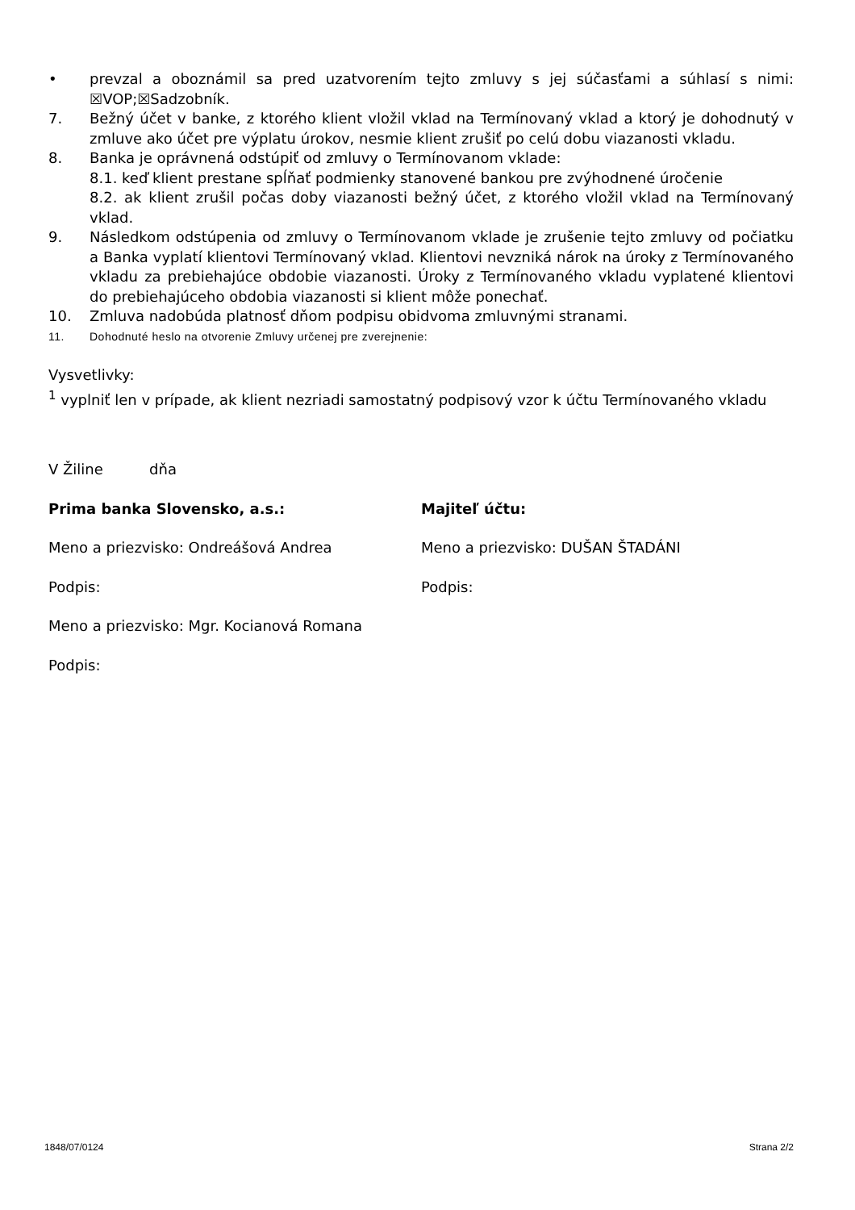• prevzal a oboznámil sa pred uzatvorením tejto zmluvy s jej súčasťami a súhlasí s nimi: ☒VOP;☒Sadzobník.
7. Bežný účet v banke, z ktorého klient vložil vklad na Termínovaný vklad a ktorý je dohodnutý v zmluve ako účet pre výplatu úrokov, nesmie klient zrušiť po celú dobu viazanosti vkladu.
8. Banka je oprávnená odstúpiť od zmluvy o Termínovanom vklade:
8.1. keď klient prestane spĺňať podmienky stanovené bankou pre zvýhodnené úročenie
8.2. ak klient zrušil počas doby viazanosti bežný účet, z ktorého vložil vklad na Termínovaný vklad.
9. Následkom odstúpenia od zmluvy o Termínovanom vklade je zrušenie tejto zmluvy od počiatku a Banka vyplatí klientovi Termínovaný vklad. Klientovi nevzniká nárok na úroky z Termínovaného vkladu za prebiehajúce obdobie viazanosti. Úroky z Termínovaného vkladu vyplatené klientovi do prebiehajúceho obdobia viazanosti si klient môže ponechať.
10. Zmluva nadobúda platnosť dňom podpisu obidvoma zmluvnými stranami.
11. Dohodnuté heslo na otvorenie Zmluvy určenej pre zverejnenie:
Vysvetlivky:
<sup>1</sup> vyplniť len v prípade, ak klient nezriadi samostatný podpisový vzor k účtu Termínovaného vkladu
V Žiline dňa
Prima banka Slovensko, a.s.:
Meno a priezvisko: Ondreášová Andrea
Podpis:
Meno a priezvisko: Mgr. Kocianová Romana
Podpis:
Majiteľ účtu:
Meno a priezvisko: DUŠAN ŠTADÁNI
Podpis:
1848/07/0124 Strana 2/2